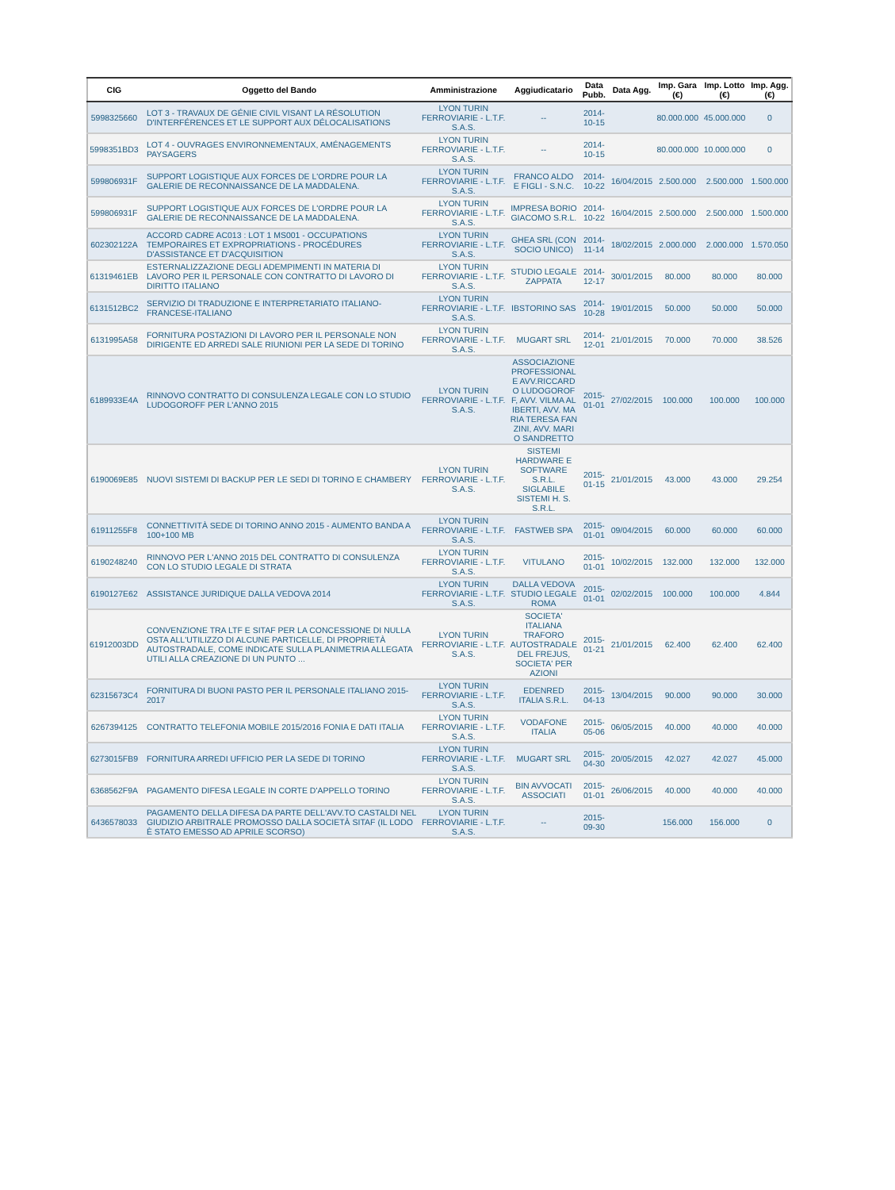| CIG | Oggetto del Bando | Amministrazione | Aggiudicatario | Data Pubb. | Data Agg. | Imp. Gara (€) | Imp. Lotto (€) | Imp. Agg. (€) |
| --- | --- | --- | --- | --- | --- | --- | --- | --- |
| 5998325660 | LOT 3 - TRAVAUX DE GÉNIE CIVIL VISANT LA RÉSOLUTION D'INTERFÉRENCES ET LE SUPPORT AUX DÉLOCALISATIONS | LYON TURIN FERROVIARIE - L.T.F. S.A.S. | -- | 2014-10-15 | | 80.000.000 | 45.000.000 | 0 |
| 5998351BD3 | LOT 4 - OUVRAGES ENVIRONNEMENTAUX, AMÉNAGEMENTS PAYSAGERS | LYON TURIN FERROVIARIE - L.T.F. S.A.S. | -- | 2014-10-15 | | 80.000.000 | 10.000.000 | 0 |
| 599806931F | SUPPORT LOGISTIQUE AUX FORCES DE L'ORDRE POUR LA GALERIE DE RECONNAISSANCE DE LA MADDALENA. | LYON TURIN FERROVIARIE - L.T.F. S.A.S. | FRANCO ALDO E FIGLI - S.N.C. | 2014-10-22 | 16/04/2015 | 2.500.000 | 2.500.000 | 1.500.000 |
| 599806931F | SUPPORT LOGISTIQUE AUX FORCES DE L'ORDRE POUR LA GALERIE DE RECONNAISSANCE DE LA MADDALENA. | LYON TURIN FERROVIARIE - L.T.F. S.A.S. | IMPRESA BORIO GIACOMO S.R.L. | 2014-10-22 | 16/04/2015 | 2.500.000 | 2.500.000 | 1.500.000 |
| 602302122A | ACCORD CADRE AC013 : LOT 1 MS001 - OCCUPATIONS TEMPORAIRES ET EXPROPRIATIONS - PROCÉDURES D'ASSISTANCE ET D'ACQUISITION | LYON TURIN FERROVIARIE - L.T.F. S.A.S. | GHEA SRL (CON SOCIO UNICO) | 2014-11-14 | 18/02/2015 | 2.000.000 | 2.000.000 | 1.570.050 |
| 61319461EB | ESTERNALIZZAZIONE DEGLI ADEMPIMENTI IN MATERIA DI LAVORO PER IL PERSONALE CON CONTRATTO DI LAVORO DI DIRITTO ITALIANO | LYON TURIN FERROVIARIE - L.T.F. S.A.S. | STUDIO LEGALE ZAPPATA | 2014-12-17 | 30/01/2015 | 80.000 | 80.000 | 80.000 |
| 6131512BC2 | SERVIZIO DI TRADUZIONE E INTERPRETARIATO ITALIANO-FRANCESE-ITALIANO | LYON TURIN FERROVIARIE - L.T.F. S.A.S. | IBSTORINO SAS | 2014-10-28 | 19/01/2015 | 50.000 | 50.000 | 50.000 |
| 6131995A58 | FORNITURA POSTAZIONI DI LAVORO PER IL PERSONALE NON DIRIGENTE ED ARREDI SALE RIUNIONI PER LA SEDE DI TORINO | LYON TURIN FERROVIARIE - L.T.F. S.A.S. | MUGART SRL | 2014-12-01 | 21/01/2015 | 70.000 | 70.000 | 38.526 |
| 6189933E4A | RINNOVO CONTRATTO DI CONSULENZA LEGALE CON LO STUDIO LUDOGOROFF PER L'ANNO 2015 | LYON TURIN FERROVIARIE - L.T.F. S.A.S. | ASSOCIAZIONE PROFESSIONALE AVV.RICCARDO LUDOGOROFF, AVV. VILMA ALIBERTI, AVV. MARIA TERESA FANZINI, AVV. MARIO SANDRETTO | 2015-01-01 | 27/02/2015 | 100.000 | 100.000 | 100.000 |
| 6190069E85 | NUOVI SISTEMI DI BACKUP PER LE SEDI DI TORINO E CHAMBERY | LYON TURIN FERROVIARIE - L.T.F. S.A.S. | SISTEMI HARDWARE E SOFTWARE S.R.L. SIGLABILE SISTEMI H. S. S.R.L. | 2015-01-15 | 21/01/2015 | 43.000 | 43.000 | 29.254 |
| 61911255F8 | CONNETTIVITÀ SEDE DI TORINO ANNO 2015 - AUMENTO BANDA A 100+100 MB | LYON TURIN FERROVIARIE - L.T.F. S.A.S. | FASTWEB SPA | 2015-01-01 | 09/04/2015 | 60.000 | 60.000 | 60.000 |
| 6190248240 | RINNOVO PER L'ANNO 2015 DEL CONTRATTO DI CONSULENZA CON LO STUDIO LEGALE DI STRATA | LYON TURIN FERROVIARIE - L.T.F. S.A.S. | VITULANO | 2015-01-01 | 10/02/2015 | 132.000 | 132.000 | 132.000 |
| 6190127E62 | ASSISTANCE JURIDIQUE DALLA VEDOVA 2014 | LYON TURIN FERROVIARIE - L.T.F. S.A.S. | DALLA VEDOVA STUDIO LEGALE ROMA | 2015-01-01 | 02/02/2015 | 100.000 | 100.000 | 4.844 |
| 61912003DD | CONVENZIONE TRA LTF E SITAF PER LA CONCESSIONE DI NULLA OSTA ALL'UTILIZZO DI ALCUNE PARTICELLE, DI PROPRIETÀ AUTOSTRADALE, COME INDICATE SULLA PLANIMETRIA ALLEGATA UTILI ALLA CREAZIONE DI UN PUNTO ... | LYON TURIN FERROVIARIE - L.T.F. S.A.S. | SOCIETA' ITALIANA TRAFORO AUTOSTRADALE DEL FREJUS, SOCIETA' PER AZIONI | 2015-01-21 | 21/01/2015 | 62.400 | 62.400 | 62.400 |
| 62315673C4 | FORNITURA DI BUONI PASTO PER IL PERSONALE ITALIANO 2015-2017 | LYON TURIN FERROVIARIE - L.T.F. S.A.S. | EDENRED ITALIA S.R.L. | 2015-04-13 | 13/04/2015 | 90.000 | 90.000 | 30.000 |
| 6267394125 | CONTRATTO TELEFONIA MOBILE 2015/2016 FONIA E DATI ITALIA | LYON TURIN FERROVIARIE - L.T.F. S.A.S. | VODAFONE ITALIA | 2015-05-06 | 06/05/2015 | 40.000 | 40.000 | 40.000 |
| 6273015FB9 | FORNITURA ARREDI UFFICIO PER LA SEDE DI TORINO | LYON TURIN FERROVIARIE - L.T.F. S.A.S. | MUGART SRL | 2015-04-30 | 20/05/2015 | 42.027 | 42.027 | 45.000 |
| 6368562F9A | PAGAMENTO DIFESA LEGALE IN CORTE D'APPELLO TORINO | LYON TURIN FERROVIARIE - L.T.F. S.A.S. | BIN AVVOCATI ASSOCIATI | 2015-01-01 | 26/06/2015 | 40.000 | 40.000 | 40.000 |
| 6436578033 | PAGAMENTO DELLA DIFESA DA PARTE DELL'AVV.TO CASTALDI NEL GIUDIZIO ARBITRALE PROMOSSO DALLA SOCIETÀ SITAF (IL LODO È STATO EMESSO AD APRILE SCORSO) | LYON TURIN FERROVIARIE - L.T.F. S.A.S. | -- | 2015-09-30 | | 156.000 | 156.000 | 0 |